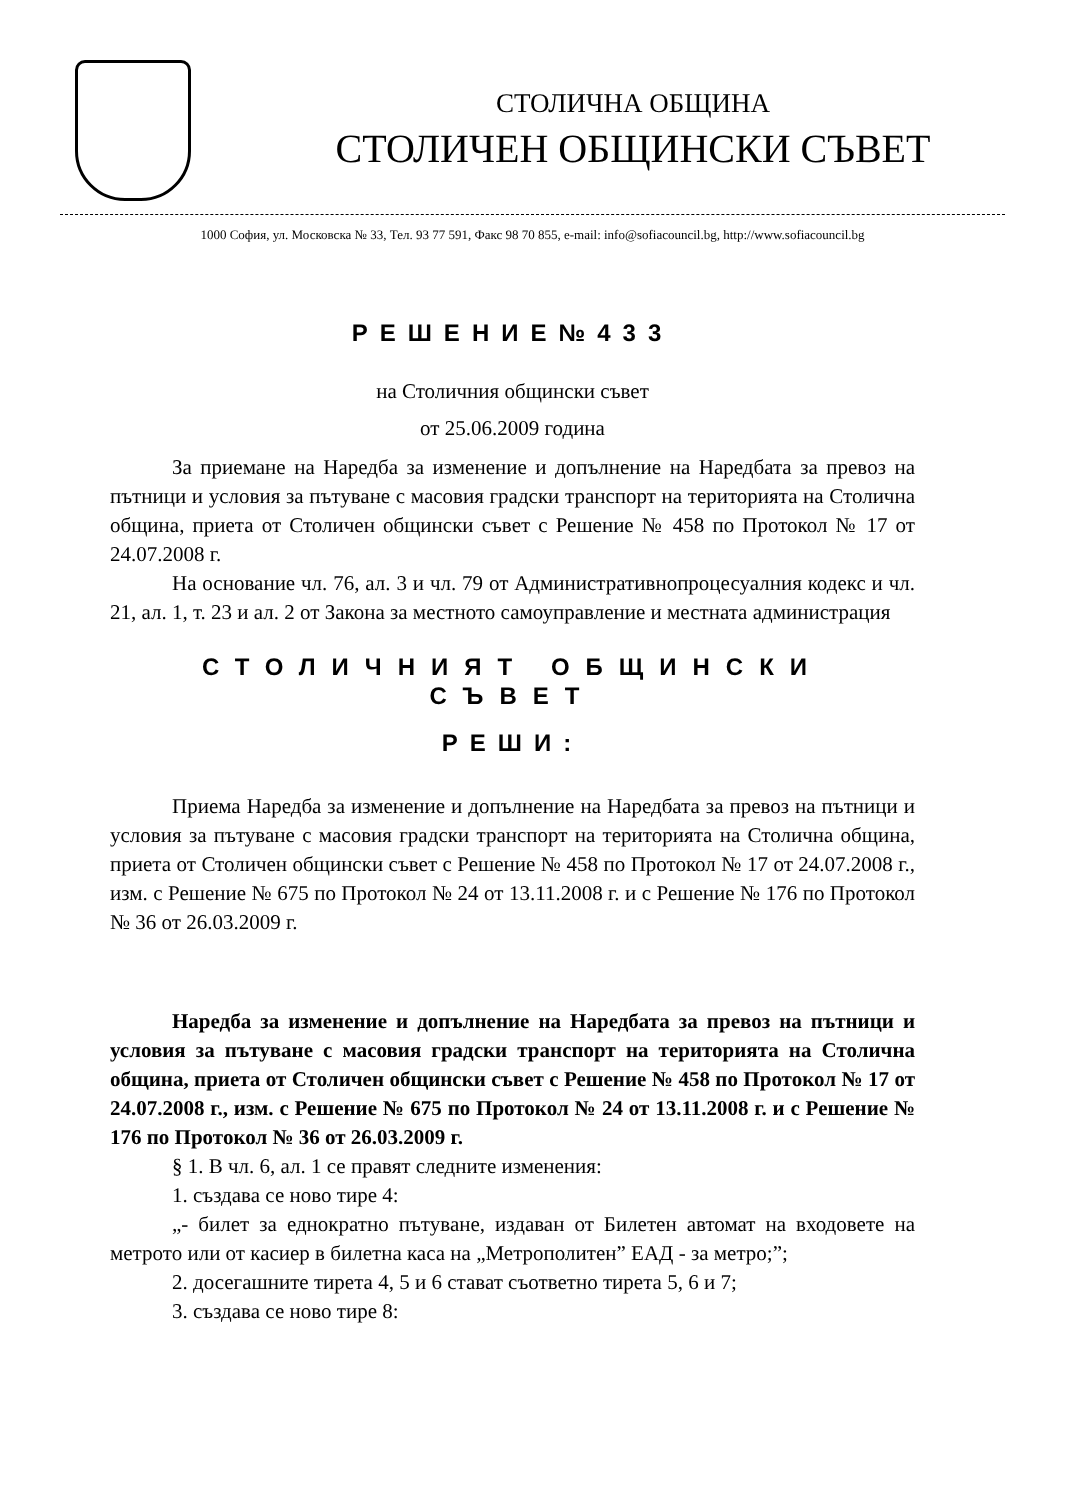СТОЛИЧНА ОБЩИНА
СТОЛИЧЕН ОБЩИНСКИ СЪВЕТ
1000 София, ул. Московска № 33, Тел. 93 77 591, Факс 98 70 855, e-mail: info@sofiacouncil.bg, http://www.sofiacouncil.bg
РЕШЕНИЕ№433
на Столичния общински съвет
от 25.06.2009 година
За приемане на Наредба за изменение и допълнение на Наредбата за превоз на пътници и условия за пътуване с масовия градски транспорт на територията на Столична община, приета от Столичен общински съвет с Решение № 458 по Протокол № 17 от 24.07.2008 г.
На основание чл. 76, ал. 3 и чл. 79 от Административнопроцесуалния кодекс и чл. 21, ал. 1, т. 23 и ал. 2 от Закона за местното самоуправление и местната администрация
СТОЛИЧНИЯТ ОБЩИНСКИ СЪВЕТ
РЕШИ:
Приема Наредба за изменение и допълнение на Наредбата за превоз на пътници и условия за пътуване с масовия градски транспорт на територията на Столична община, приета от Столичен общински съвет с Решение № 458 по Протокол № 17 от 24.07.2008 г., изм. с Решение № 675 по Протокол № 24 от 13.11.2008 г. и с Решение № 176 по Протокол № 36 от 26.03.2009 г.
Наредба за изменение и допълнение на Наредбата за превоз на пътници и условия за пътуване с масовия градски транспорт на територията на Столична община, приета от Столичен общински съвет с Решение № 458 по Протокол № 17 от 24.07.2008 г., изм. с Решение № 675 по Протокол № 24 от 13.11.2008 г. и с Решение № 176 по Протокол № 36 от 26.03.2009 г.
§ 1. В чл. 6, ал. 1 се правят следните изменения:
1. създава се ново тире 4:
„- билет за еднократно пътуване, издаван от Билетен автомат на входовете на метрото или от касиер в билетна каса на „Метрополитен” ЕАД - за метро;”;
2. досегашните тирета 4, 5 и 6 стават съответно тирета 5, 6 и 7;
3. създава се ново тире 8: